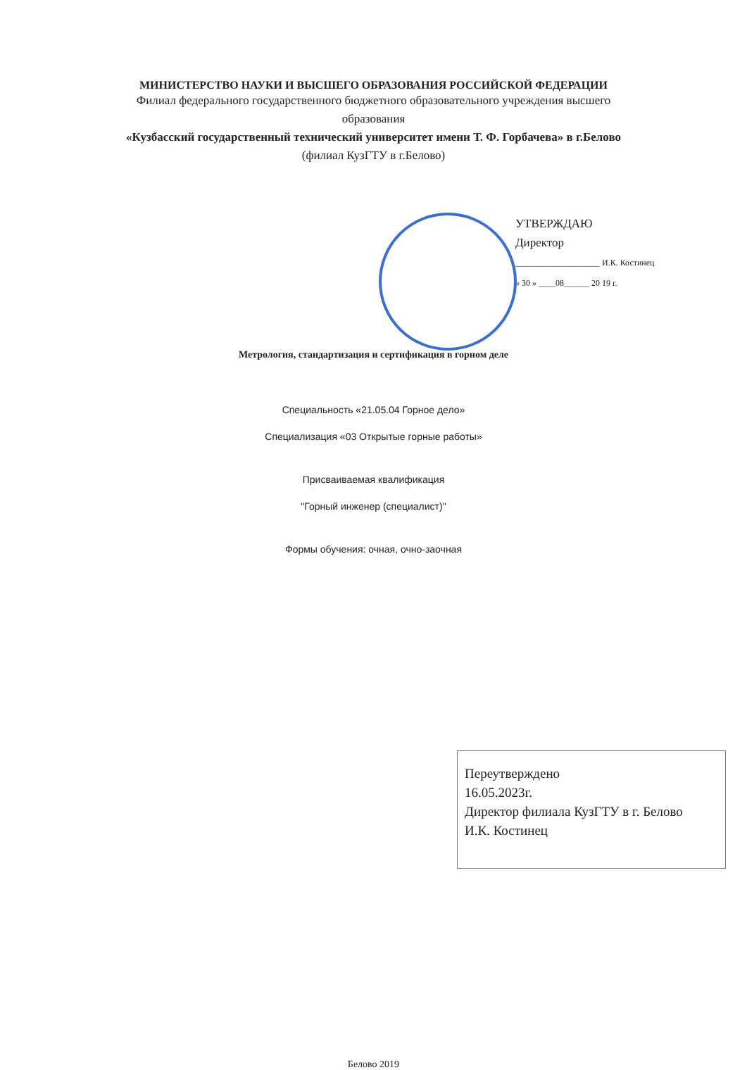МИНИСТЕРСТВО НАУКИ И ВЫСШЕГО ОБРАЗОВАНИЯ РОССИЙСКОЙ ФЕДЕРАЦИИ
Филиал федерального государственного бюджетного образовательного учреждения высшего
образования
«Кузбасский государственный технический университет имени Т. Ф. Горбачева» в г.Белово
(филиал КузГТУ в г.Белово)
УТВЕРЖДАЮ
Директор
____________________ И.К. Костинец
« 30 » ____08______ 20 19 г.
Метрология, стандартизация и сертификация в горном деле
Специальность «21.05.04 Горное дело»
Специализация «03 Открытые горные работы»
Присваиваемая квалификация
"Горный инженер (специалист)"
Формы обучения: очная, очно-заочная
Переутверждено
16.05.2023г.
Директор филиала КузГТУ в г. Белово
И.К. Костинец
Белово 2019